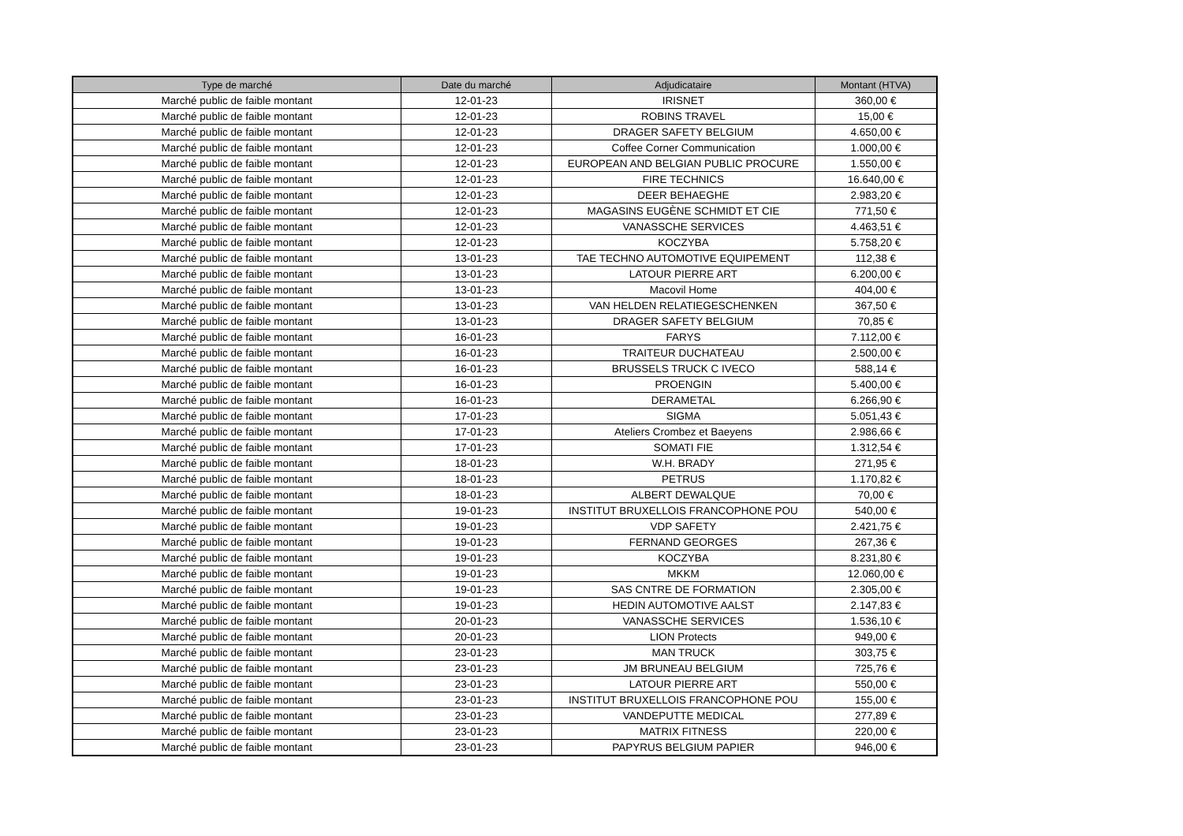| Type de marché | Date du marché | Adjudicataire | Montant (HTVA) |
| --- | --- | --- | --- |
| Marché public de faible montant | 12-01-23 | IRISNET | 360,00 € |
| Marché public de faible montant | 12-01-23 | ROBINS TRAVEL | 15,00 € |
| Marché public de faible montant | 12-01-23 | DRAGER SAFETY BELGIUM | 4.650,00 € |
| Marché public de faible montant | 12-01-23 | Coffee Corner Communication | 1.000,00 € |
| Marché public de faible montant | 12-01-23 | EUROPEAN AND BELGIAN PUBLIC PROCURE | 1.550,00 € |
| Marché public de faible montant | 12-01-23 | FIRE TECHNICS | 16.640,00 € |
| Marché public de faible montant | 12-01-23 | DEER BEHAEGHE | 2.983,20 € |
| Marché public de faible montant | 12-01-23 | MAGASINS EUGÈNE SCHMIDT ET CIE | 771,50 € |
| Marché public de faible montant | 12-01-23 | VANASSCHE SERVICES | 4.463,51 € |
| Marché public de faible montant | 12-01-23 | KOCZYBA | 5.758,20 € |
| Marché public de faible montant | 13-01-23 | TAE TECHNO AUTOMOTIVE EQUIPEMENT | 112,38 € |
| Marché public de faible montant | 13-01-23 | LATOUR PIERRE ART | 6.200,00 € |
| Marché public de faible montant | 13-01-23 | Macovil Home | 404,00 € |
| Marché public de faible montant | 13-01-23 | VAN HELDEN RELATIEGESCHENKEN | 367,50 € |
| Marché public de faible montant | 13-01-23 | DRAGER SAFETY BELGIUM | 70,85 € |
| Marché public de faible montant | 16-01-23 | FARYS | 7.112,00 € |
| Marché public de faible montant | 16-01-23 | TRAITEUR DUCHATEAU | 2.500,00 € |
| Marché public de faible montant | 16-01-23 | BRUSSELS TRUCK C IVECO | 588,14 € |
| Marché public de faible montant | 16-01-23 | PROENGIN | 5.400,00 € |
| Marché public de faible montant | 16-01-23 | DERAMETAL | 6.266,90 € |
| Marché public de faible montant | 17-01-23 | SIGMA | 5.051,43 € |
| Marché public de faible montant | 17-01-23 | Ateliers Crombez et Baeyens | 2.986,66 € |
| Marché public de faible montant | 17-01-23 | SOMATI FIE | 1.312,54 € |
| Marché public de faible montant | 18-01-23 | W.H. BRADY | 271,95 € |
| Marché public de faible montant | 18-01-23 | PETRUS | 1.170,82 € |
| Marché public de faible montant | 18-01-23 | ALBERT DEWALQUE | 70,00 € |
| Marché public de faible montant | 19-01-23 | INSTITUT BRUXELLOIS FRANCOPHONE POU | 540,00 € |
| Marché public de faible montant | 19-01-23 | VDP SAFETY | 2.421,75 € |
| Marché public de faible montant | 19-01-23 | FERNAND GEORGES | 267,36 € |
| Marché public de faible montant | 19-01-23 | KOCZYBA | 8.231,80 € |
| Marché public de faible montant | 19-01-23 | MKKM | 12.060,00 € |
| Marché public de faible montant | 19-01-23 | SAS CNTRE DE FORMATION | 2.305,00 € |
| Marché public de faible montant | 19-01-23 | HEDIN AUTOMOTIVE AALST | 2.147,83 € |
| Marché public de faible montant | 20-01-23 | VANASSCHE SERVICES | 1.536,10 € |
| Marché public de faible montant | 20-01-23 | LION Protects | 949,00 € |
| Marché public de faible montant | 23-01-23 | MAN TRUCK | 303,75 € |
| Marché public de faible montant | 23-01-23 | JM BRUNEAU BELGIUM | 725,76 € |
| Marché public de faible montant | 23-01-23 | LATOUR PIERRE ART | 550,00 € |
| Marché public de faible montant | 23-01-23 | INSTITUT BRUXELLOIS FRANCOPHONE POU | 155,00 € |
| Marché public de faible montant | 23-01-23 | VANDEPUTTE MEDICAL | 277,89 € |
| Marché public de faible montant | 23-01-23 | MATRIX FITNESS | 220,00 € |
| Marché public de faible montant | 23-01-23 | PAPYRUS BELGIUM PAPIER | 946,00 € |